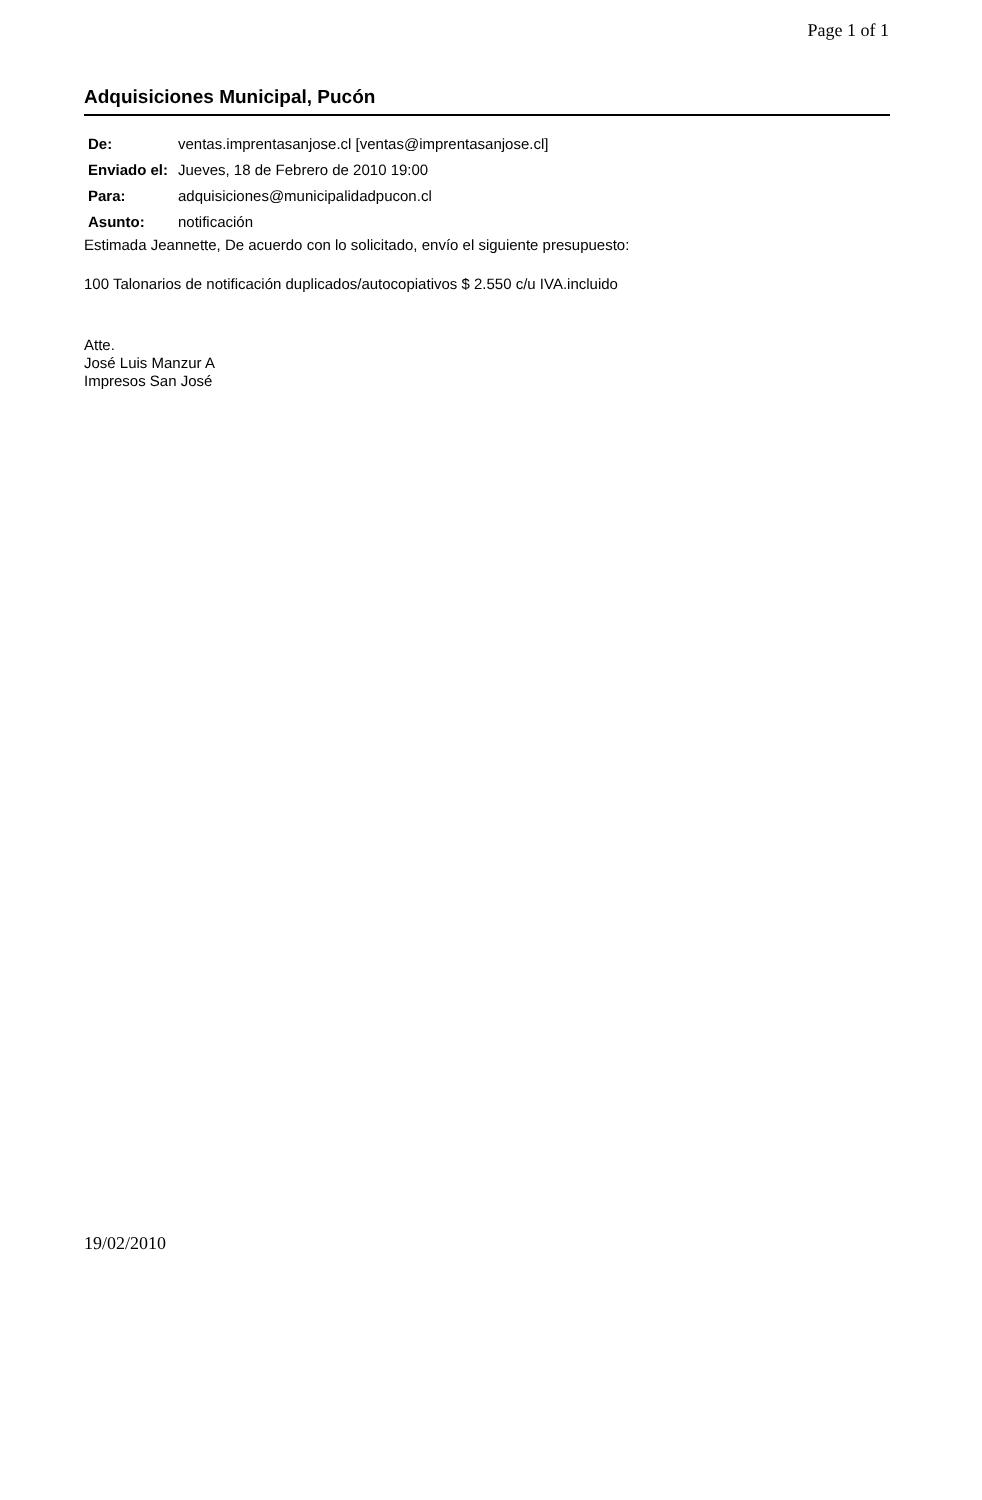Page 1 of 1
Adquisiciones Municipal, Pucón
| De: | ventas.imprentasanjose.cl [ventas@imprentasanjose.cl] |
| Enviado el: | Jueves, 18 de Febrero de 2010 19:00 |
| Para: | adquisiciones@municipalidadpucon.cl |
| Asunto: | notificación |
Estimada Jeannette, De acuerdo con lo solicitado, envío el siguiente presupuesto:
100 Talonarios de notificación duplicados/autocopiativos $ 2.550 c/u IVA.incluido
Atte.
José Luis Manzur A
Impresos San José
19/02/2010